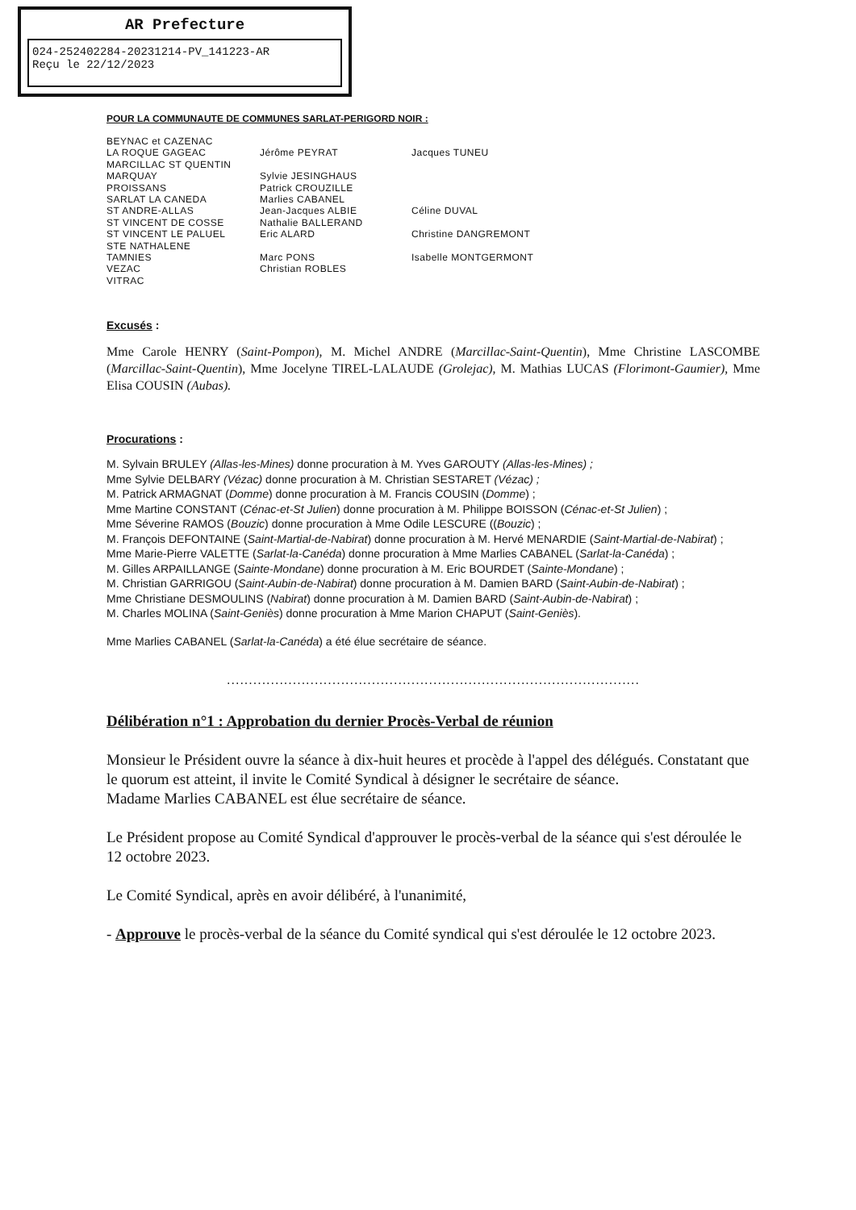AR Prefecture
024-252402284-20231214-PV_141223-AR
Reçu le 22/12/2023
POUR LA COMMUNAUTE DE COMMUNES SARLAT-PERIGORD NOIR :
| BEYNAC et CAZENAC | | |
| LA ROQUE GAGEAC | Jérôme PEYRAT | Jacques TUNEU |
| MARCILLAC ST QUENTIN | | |
| MARQUAY | Sylvie JESINGHAUS | |
| PROISSANS | Patrick CROUZILLE | |
| SARLAT LA CANEDA | Marlies CABANEL | |
| ST ANDRE-ALLAS | Jean-Jacques ALBIE | Céline DUVAL |
| ST VINCENT DE COSSE | Nathalie BALLERAND | |
| ST VINCENT LE PALUEL | Eric ALARD | Christine DANGREMONT |
| STE NATHALENE | | |
| TAMNIES | Marc PONS | Isabelle MONTGERMONT |
| VEZAC | Christian ROBLES | |
| VITRAC | | |
Excusés :
Mme Carole HENRY (Saint-Pompon), M. Michel ANDRE (Marcillac-Saint-Quentin), Mme Christine LASCOMBE (Marcillac-Saint-Quentin), Mme Jocelyne TIREL-LALAUDE (Grolejac), M. Mathias LUCAS (Florimont-Gaumier), Mme Elisa COUSIN (Aubas).
Procurations :
M. Sylvain BRULEY (Allas-les-Mines) donne procuration à M. Yves GAROUTY (Allas-les-Mines) ;
Mme Sylvie DELBARY (Vézac) donne procuration à M. Christian SESTARET (Vézac) ;
M. Patrick ARMAGNAT (Domme) donne procuration à M. Francis COUSIN (Domme) ;
Mme Martine CONSTANT (Cénac-et-St Julien) donne procuration à M. Philippe BOISSON (Cénac-et-St Julien) ;
Mme Séverine RAMOS (Bouzic) donne procuration à Mme Odile LESCURE ((Bouzic) ;
M. François DEFONTAINE (Saint-Martial-de-Nabirat) donne procuration à M. Hervé MENARDIE (Saint-Martial-de-Nabirat) ;
Mme Marie-Pierre VALETTE (Sarlat-la-Canéda) donne procuration à Mme Marlies CABANEL (Sarlat-la-Canéda) ;
M. Gilles ARPAILLANGE (Sainte-Mondane) donne procuration à M. Eric BOURDET (Sainte-Mondane) ;
M. Christian GARRIGOU (Saint-Aubin-de-Nabirat) donne procuration à M. Damien BARD (Saint-Aubin-de-Nabirat) ;
Mme Christiane DESMOULINS (Nabirat) donne procuration à M. Damien BARD (Saint-Aubin-de-Nabirat) ;
M. Charles MOLINA (Saint-Geniès) donne procuration à Mme Marion CHAPUT (Saint-Geniès).
Mme Marlies CABANEL (Sarlat-la-Canéda) a été élue secrétaire de séance.
..............................................................................................
Délibération n°1 : Approbation du dernier Procès-Verbal de réunion
Monsieur le Président ouvre la séance à dix-huit heures et procède à l'appel des délégués. Constatant que le quorum est atteint, il invite le Comité Syndical à désigner le secrétaire de séance.
Madame Marlies CABANEL est élue secrétaire de séance.
Le Président propose au Comité Syndical d'approuver le procès-verbal de la séance qui s'est déroulée le 12 octobre 2023.
Le Comité Syndical, après en avoir délibéré, à l'unanimité,
- Approuve le procès-verbal de la séance du Comité syndical qui s'est déroulée le 12 octobre 2023.